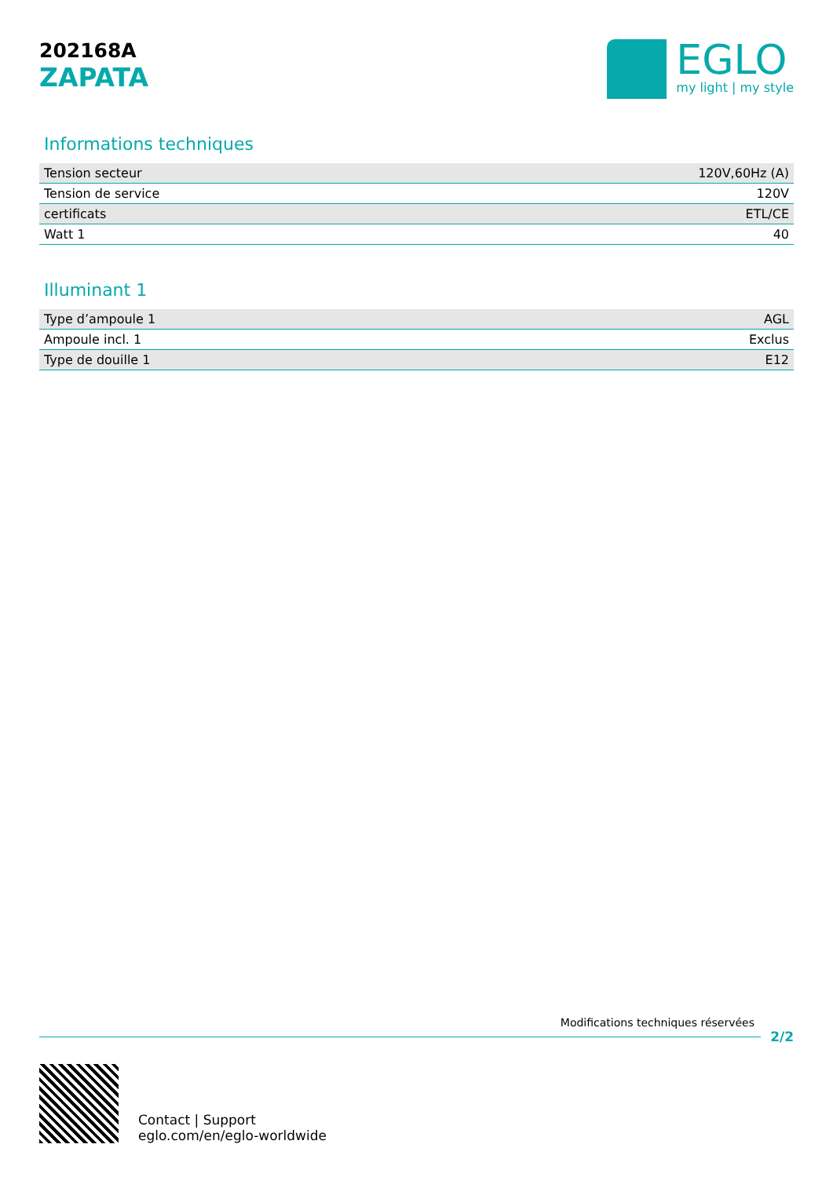202168A
ZAPATA
EGLO
my light | my style
Informations techniques
| Tension secteur | 120V,60Hz (A) |
| Tension de service | 120V |
| certificats | ETL/CE |
| Watt 1 | 40 |
Illuminant 1
| Type d’ampoule 1 | AGL |
| Ampoule incl. 1 | Exclus |
| Type de douille 1 | E12 |
Modifications techniques réservées
2/2
Contact | Support
eglo.com/en/eglo-worldwide